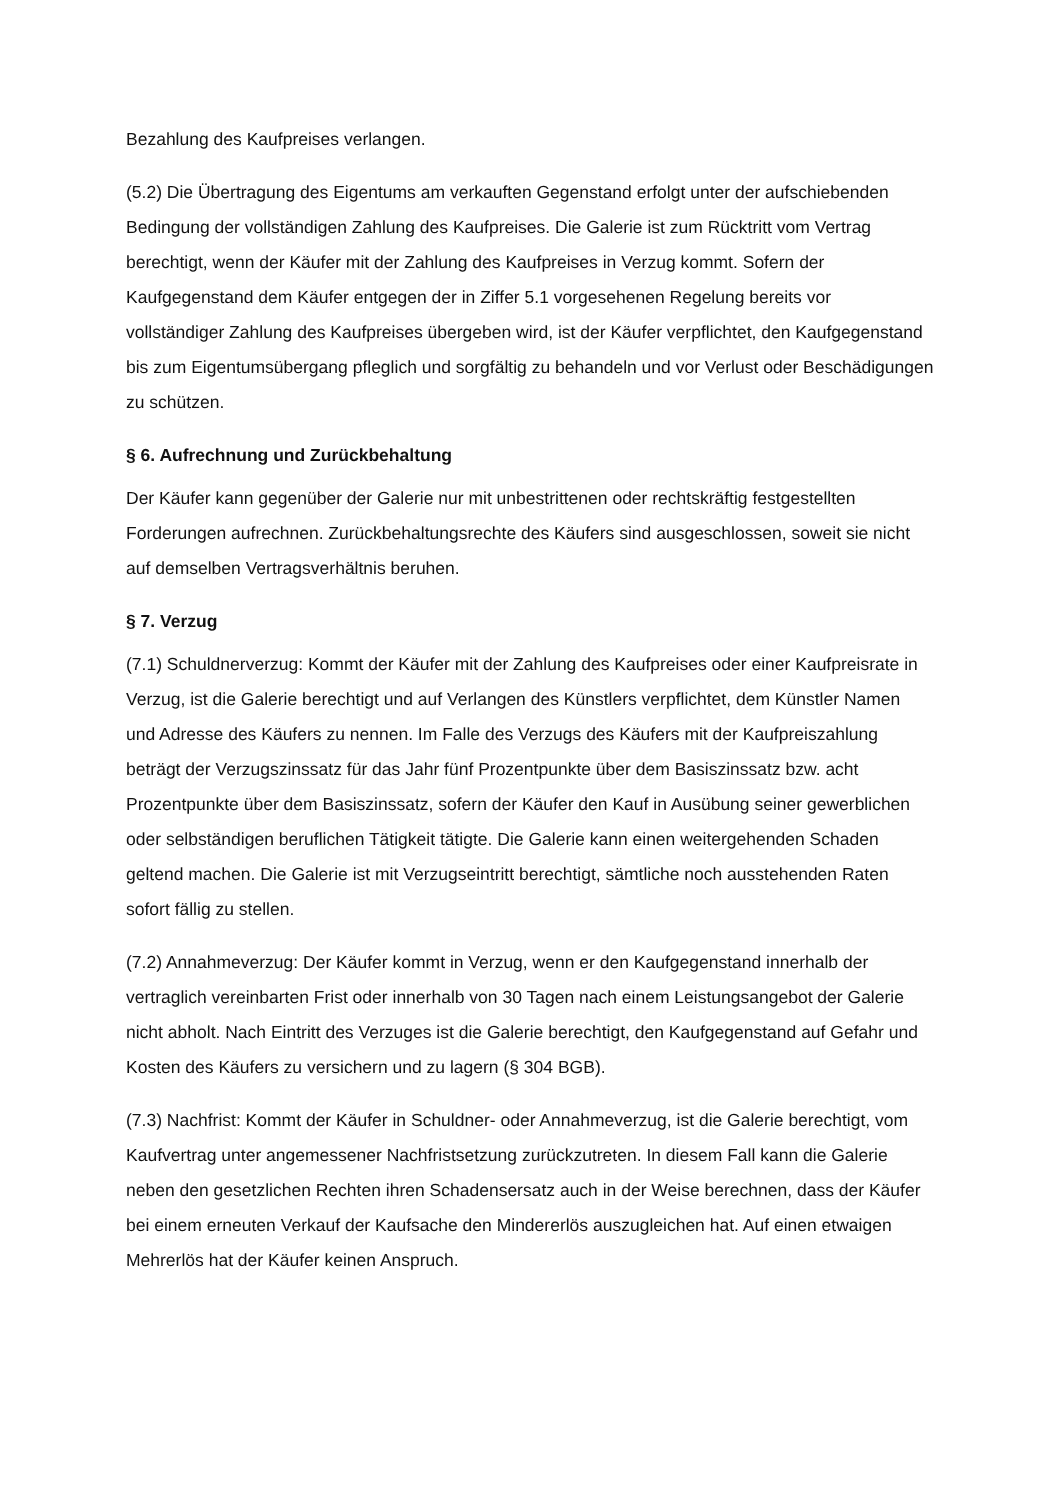Bezahlung des Kaufpreises verlangen.
(5.2) Die Übertragung des Eigentums am verkauften Gegenstand erfolgt unter der aufschiebenden Bedingung der vollständigen Zahlung des Kaufpreises. Die Galerie ist zum Rücktritt vom Vertrag berechtigt, wenn der Käufer mit der Zahlung des Kaufpreises in Verzug kommt. Sofern der Kaufgegenstand dem Käufer entgegen der in Ziffer 5.1 vorgesehenen Regelung bereits vor vollständiger Zahlung des Kaufpreises übergeben wird, ist der Käufer verpflichtet, den Kaufgegenstand bis zum Eigentumsübergang pfleglich und sorgfältig zu behandeln und vor Verlust oder Beschädigungen zu schützen.
§ 6. Aufrechnung und Zurückbehaltung
Der Käufer kann gegenüber der Galerie nur mit unbestrittenen oder rechtskräftig festgestellten Forderungen aufrechnen. Zurückbehaltungsrechte des Käufers sind ausgeschlossen, soweit sie nicht auf demselben Vertragsverhältnis beruhen.
§ 7. Verzug
(7.1) Schuldnerverzug: Kommt der Käufer mit der Zahlung des Kaufpreises oder einer Kaufpreisrate in Verzug, ist die Galerie berechtigt und auf Verlangen des Künstlers verpflichtet, dem Künstler Namen und Adresse des Käufers zu nennen. Im Falle des Verzugs des Käufers mit der Kaufpreiszahlung beträgt der Verzugszinssatz für das Jahr fünf Prozentpunkte über dem Basiszinssatz bzw. acht Prozentpunkte über dem Basiszinssatz, sofern der Käufer den Kauf in Ausübung seiner gewerblichen oder selbständigen beruflichen Tätigkeit tätigte. Die Galerie kann einen weitergehenden Schaden geltend machen. Die Galerie ist mit Verzugseintritt berechtigt, sämtliche noch ausstehenden Raten sofort fällig zu stellen.
(7.2) Annahmeverzug: Der Käufer kommt in Verzug, wenn er den Kaufgegenstand innerhalb der vertraglich vereinbarten Frist oder innerhalb von 30 Tagen nach einem Leistungsangebot der Galerie nicht abholt. Nach Eintritt des Verzuges ist die Galerie berechtigt, den Kaufgegenstand auf Gefahr und Kosten des Käufers zu versichern und zu lagern (§ 304 BGB).
(7.3) Nachfrist: Kommt der Käufer in Schuldner- oder Annahmeverzug, ist die Galerie berechtigt, vom Kaufvertrag unter angemessener Nachfristsetzung zurückzutreten. In diesem Fall kann die Galerie neben den gesetzlichen Rechten ihren Schadensersatz auch in der Weise berechnen, dass der Käufer bei einem erneuten Verkauf der Kaufsache den Mindererlös auszugleichen hat. Auf einen etwaigen Mehrerlös hat der Käufer keinen Anspruch.